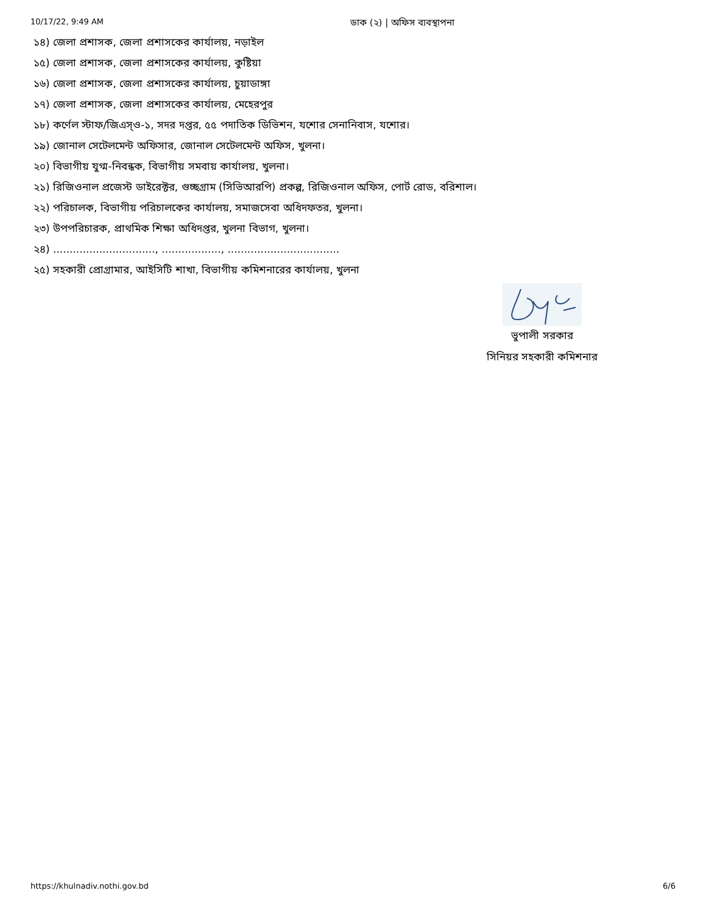10/17/22, 9:49 AM
ডাক (২) | অফিস ব্যবস্থাপনা
১৪) জেলা প্রশাসক, জেলা প্রশাসকের কার্যালয়, নড়াইল
১৫) জেলা প্রশাসক, জেলা প্রশাসকের কার্যালয়, কুষ্টিয়া
১৬) জেলা প্রশাসক, জেলা প্রশাসকের কার্যালয়, চুয়াডাঙ্গা
১৭) জেলা প্রশাসক, জেলা প্রশাসকের কার্যালয়, মেহেরপুর
১৮) কর্ণেল স্টাফ/জিএস্ও-১, সদর দপ্তর, ৫৫ পদাতিক ডিভিশন, যশোর সেনানিবাস, যশোর।
১৯) জোনাল সেটেলমেন্ট অফিসার, জোনাল সেটেলমেন্ট অফিস, খুলনা।
২০) বিভাগীয় যুগ্ম-নিবন্ধক, বিভাগীয় সমবায় কার্যালয়, খুলনা।
২১) রিজিওনাল প্রজেস্ট ডাইরেক্টর, গুচ্ছগ্রাম (সিভিআরপি) প্রকল্প, রিজিওনাল অফিস, পোর্ট রোড, বরিশাল।
২২) পরিচালক, বিভাগীয় পরিচালকের কার্যালয়, সমাজসেবা অধিদফতর, খুলনা।
২৩) উপপরিচারক, প্রাথমিক শিক্ষা অধিদপ্তর, খুলনা বিভাগ, খুলনা।
২৪) ..............................., .................., ..................................
২৫) সহকারী প্রোগ্রামার, আইসিটি শাখা, বিভাগীয় কমিশনারের কার্যালয়, খুলনা
ভুপালী সরকার
সিনিয়র সহকারী কমিশনার
https://khulnadiv.nothi.gov.bd 6/6